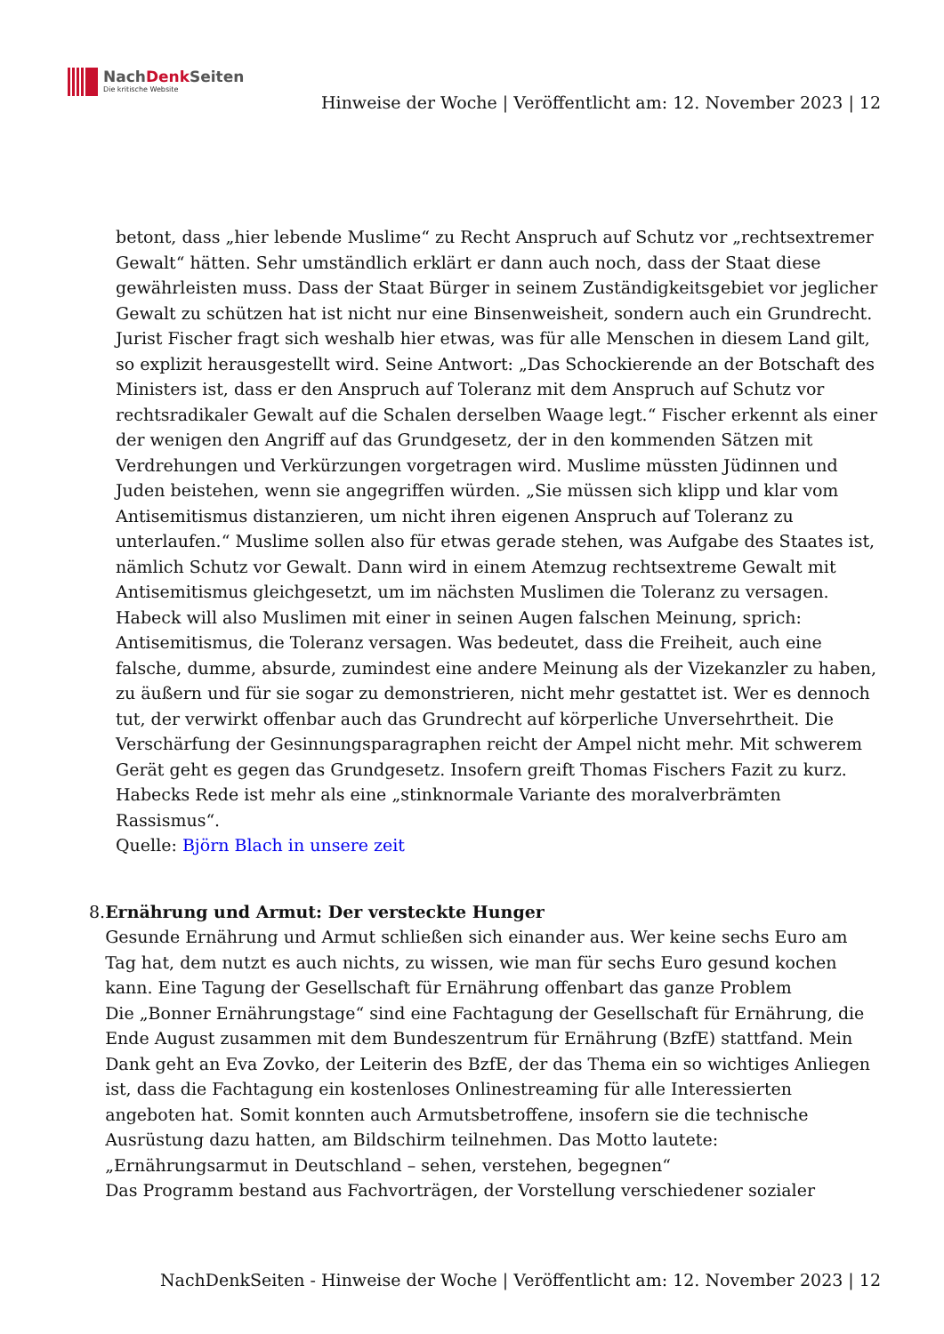NachDenk Seiten
Die kritische Website
Hinweise der Woche | Veröffentlicht am: 12. November 2023 | 12
betont, dass „hier lebende Muslime“ zu Recht Anspruch auf Schutz vor „rechtsextremer Gewalt“ hätten. Sehr umständlich erklärt er dann auch noch, dass der Staat diese gewährleisten muss. Dass der Staat Bürger in seinem Zuständigkeitsgebiet vor jeglicher Gewalt zu schützen hat ist nicht nur eine Binsenweisheit, sondern auch ein Grundrecht. Jurist Fischer fragt sich weshalb hier etwas, was für alle Menschen in diesem Land gilt, so explizit herausgestellt wird. Seine Antwort: „Das Schockierende an der Botschaft des Ministers ist, dass er den Anspruch auf Toleranz mit dem Anspruch auf Schutz vor rechtsradikaler Gewalt auf die Schalen derselben Waage legt.“ Fischer erkennt als einer der wenigen den Angriff auf das Grundgesetz, der in den kommenden Sätzen mit Verdrehungen und Verkürzungen vorgetragen wird. Muslime müssten Jüdinnen und Juden beistehen, wenn sie angegriffen würden. „Sie müssen sich klipp und klar vom Antisemitismus distanzieren, um nicht ihren eigenen Anspruch auf Toleranz zu unterlaufen.“ Muslime sollen also für etwas gerade stehen, was Aufgabe des Staates ist, nämlich Schutz vor Gewalt. Dann wird in einem Atemzug rechtsextreme Gewalt mit Antisemitismus gleichgesetzt, um im nächsten Muslimen die Toleranz zu versagen. Habeck will also Muslimen mit einer in seinen Augen falschen Meinung, sprich: Antisemitismus, die Toleranz versagen. Was bedeutet, dass die Freiheit, auch eine falsche, dumme, absurde, zumindest eine andere Meinung als der Vizekanzler zu haben, zu äußern und für sie sogar zu demonstrieren, nicht mehr gestattet ist. Wer es dennoch tut, der verwirkt offenbar auch das Grundrecht auf körperliche Unversehrtheit. Die Verschärfung der Gesinnungsparagraphen reicht der Ampel nicht mehr. Mit schwerem Gerät geht es gegen das Grundgesetz. Insofern greift Thomas Fischers Fazit zu kurz. Habecks Rede ist mehr als eine „stinknormale Variante des moralverbrämten Rassismus“.
Quelle: Björn Blach in unsere zeit
8. Ernährung und Armut: Der versteckte Hunger
Gesunde Ernährung und Armut schließen sich einander aus. Wer keine sechs Euro am Tag hat, dem nutzt es auch nichts, zu wissen, wie man für sechs Euro gesund kochen kann. Eine Tagung der Gesellschaft für Ernährung offenbart das ganze Problem
Die „Bonner Ernährungstage“ sind eine Fachtagung der Gesellschaft für Ernährung, die Ende August zusammen mit dem Bundeszentrum für Ernährung (BzfE) stattfand. Mein Dank geht an Eva Zovko, der Leiterin des BzfE, der das Thema ein so wichtiges Anliegen ist, dass die Fachtagung ein kostenloses Onlinestreaming für alle Interessierten angeboten hat. Somit konnten auch Armutsbetroffene, insofern sie die technische Ausrüstung dazu hatten, am Bildschirm teilnehmen. Das Motto lautete: „Ernährungsarmut in Deutschland – sehen, verstehen, begegnen“
Das Programm bestand aus Fachvorträgen, der Vorstellung verschiedener sozialer
NachDenkSeiten - Hinweise der Woche | Veröffentlicht am: 12. November 2023 | 12